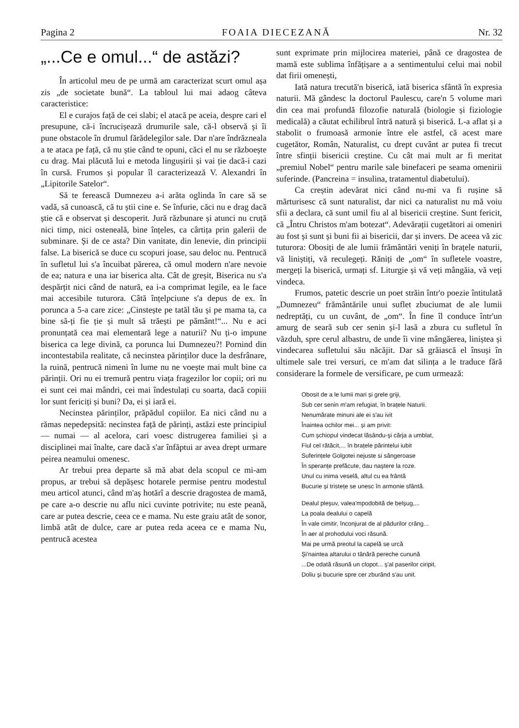Pagina 2 FOAIA DIECEZANĂ Nr. 32
„...Ce e omul...“ de astăzi?
În articolul meu de pe urmă am caracterizat scurt omul așa zis „de societate bună“. La tabloul lui mai adaog câteva caracteristice:
El e curajos față de cei slabi; el atacă pe aceia, despre cari el presupune, că-i încrucișează drumurile sale, că-l observă și îi pune obstacole în drumul fărădelegilor sale. Dar n'are îndrăzneala a te ataca pe față, că nu știe când te opuni, căci el nu se războește cu drag. Mai plăcută lui e metoda lingușirii și vai ție dacă-i cazi în cursă. Frumos și popular îl caracterizează V. Alexandri în „Lipitorile Satelor“.
Să te ferească Dumnezeu a-i arăta oglinda în care să se vadă, să cunoască, că tu știi cine e. Se înfurie, căci nu e drag dacă știe că e observat și descoperit. Jură răzbunare și atunci nu cruță nici timp, nici osteneală, bine înțeles, ca cârtița prin galerii de subminare. Și de ce asta? Din vanitate, din lenevie, din principii false. La biserică se duce cu scopuri joase, sau deloc nu. Pentrucă în sufletul lui s'a încuibat părerea, că omul modern n'are nevoie de ea; natura e una iar biserica alta. Cât de greșit, Biserica nu s'a despărțit nici când de natură, ea i-a comprimat legile, ea le face mai accesibile tuturora. Câtă înțelpciune s'a depus de ex. în porunca a 5-a care zice: „Cinstește pe tatăl tău și pe mama ta, ca bine să-ți fie ție și mult să trăești pe pământ!“... Nu e aci pronunțată cea mai elementară lege a naturii? Nu ți-o impune biserica ca lege divină, ca porunca lui Dumnezeu?! Pornind din incontestabila realitate, că necinstea părinților duce la desfrânare, la ruină, pentrucă nimeni în lume nu ne voește mai mult bine ca părinții. Ori nu ei tremură pentru viața fragezilor lor copii; ori nu ei sunt cei mai mândri, cei mai îndestulați cu soarta, dacă copiii lor sunt fericiți și buni? Da, ei și iară ei.
Necinstea părinților, prăpădul copiilor. Ea nici când nu a rămas nepedepsită: necinstea față de părinți, astăzi este principiul — numai — al acelora, cari voesc distrugerea familiei și a disciplinei mai înalte, care dacă s'ar înfăptui ar avea drept urmare peirea neamului omenesc.
Ar trebui prea departe să mă abat dela scopul ce mi-am propus, ar trebui să depășesc hotarele permise pentru modestul meu articol atunci, când m'aș hotărî a descrie dragostea de mamă, pe care a-o descrie nu aflu nici cuvinte potrivite; nu este peană, care ar putea descrie, ceea ce e mama. Nu este graiu atât de sonor, limbă atât de dulce, care ar putea reda aceea ce e mama Nu, pentrucă acestea
sunt exprimate prin mijlocirea materiei, până ce dragostea de mamă este sublima înfățișare a a sentimentului celui mai nobil dat firii omenești,
Iată natura trecută'n biserică, iată biserica sfântă în expresia naturii. Mă gândesc la doctorul Paulescu, care'n 5 volume mari din cea mai profundă filozofie naturală (biologie și fiziologie medicală) a căutat echilibrul întră natură și biserică. L-a aflat și a stabolit o frumoasă armonie între ele astfel, că acest mare cugetător, Român, Naturalist, cu drept cuvânt ar putea fi trecut între sfinții bisericii creștine. Cu cât mai mult ar fi meritat „premiul Nobel“ pentru marile sale binefaceri pe seama omenirii suferinde. (Pancreina = insulina, tratamentul diabetului).
Ca creștin adevărat nici când nu-mi va fi rușine să mărturisesc că sunt naturalist, dar nici ca naturalist nu mă voiu sfii a declara, că sunt umil fiu al al bisericii creștine. Sunt fericit, că „Întru Christos m'am botezat“. Adevărații cugetători ai omeniri au fost și sunt și buni fii ai bisericii, dar și invers. De aceea vă zic tuturora: Obosiți de ale lumii frământări veniți în brațele naturii, vă liniștiți, vă reculegeți. Răniți de „om“ în sufletele voastre, mergeți la biserică, urmați sf. Liturgie și vă veți mângăia, vă veți vindeca.
Frumos, patetic descrie un poet străin într'o poezie întitulată „Dumnezeu“ frământările unui suflet zbuciumat de ale lumii nedreptăți, cu un cuvânt, de „om“. În fine îl conduce într'un amurg de seară sub cer senin și-l lasă a zbura cu sufletul în văzduh, spre cerul albastru, de unde îi vine mângăerea, liniștea și vindecarea sufletului său năcăjit. Dar să grăiască el însuși în ultimele sale trei versuri, ce m'am dat silința a le traduce fără considerare la formele de versificare, pe cum urmează:
Obosit de a le lumii mari și grele griji,
Sub cer senin m'am refugiat, în brațele Naturii.
Nenumărate minuni ale ei s'au ivit
Înaintea ochilor mei... și am privit:
Cum șchiopul vindecat lăsându-și cârja a umblat,
Fiul cel rătăcit,... în brațele părintelui iubit
Suferințele Golgotei nejuste si sângeroase
În speranțe prefăcute, dau naștere la roze.
Unul cu inima veselă, altul cu ea frântă
Bucurie și tristețe se unesc în armonie sfântă.
Dealul pleșuv, valea'mpodobită de belșug,...
La poala dealului o capelă
În vale cimitir, înconjurat de al pădurilor crâng...
În aer al prohodului voci răsună.
Mai pe urmă preotul la capelă se urcă
Și'naintea altarului o tânără pereche cunună
...De odată răsună un clopot... ș'al paserilor ciripit,
Doliu și bucurie spre cer zburând s'au unit.